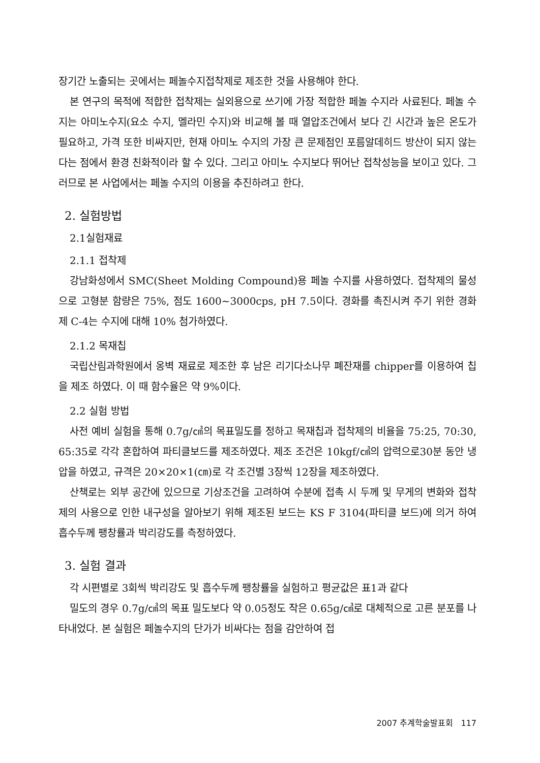장기간 노출되는 곳에서는 페놀수지접착제로 제조한 것을 사용해야 한다.
본 연구의 목적에 적합한 접착제는 실외용으로 쓰기에 가장 적합한 페놀 수지라 사료된다. 페놀 수지는 아미노수지(요소 수지, 멜라민 수지)와 비교해 볼 때 열압조건에서 보다 긴 시간과 높은 온도가 필요하고, 가격 또한 비싸지만, 현재 아미노 수지의 가장 큰 문제점인 포름알데히드 방산이 되지 않는다는 점에서 환경 친화적이라 할 수 있다. 그리고 아미노 수지보다 뛰어난 접착성능을 보이고 있다. 그러므로 본 사업에서는 페놀 수지의 이용을 추진하려고 한다.
2. 실험방법
2.1실험재료
2.1.1 접착제
강남화성에서 SMC(Sheet Molding Compound)용 페놀 수지를 사용하였다. 접착제의 물성으로 고형분 함량은 75%, 점도 1600~3000cps, pH 7.5이다. 경화를 촉진시켜 주기 위한 경화제 C-4는 수지에 대해 10% 첨가하였다.
2.1.2 목재칩
국립산림과학원에서 옹벽 재료로 제조한 후 남은 리기다소나무 폐잔재를 chipper를 이용하여 칩을 제조 하였다. 이 때 함수율은 약 9%이다.
2.2 실험 방법
사전 예비 실험을 통해 0.7g/㎤의 목표밀도를 정하고 목재칩과 접착제의 비율을 75:25, 70:30, 65:35로 각각 혼합하여 파티클보드를 제조하였다. 제조 조건은 10kgf/㎤의 압력으로30분 동안 냉압을 하였고, 규격은 20×20×1(㎝)로 각 조건별 3장씩 12장을 제조하였다.
산책로는 외부 공간에 있으므로 기상조건을 고려하여 수분에 접촉 시 두께 및 무게의 변화와 접착제의 사용으로 인한 내구성을 알아보기 위해 제조된 보드는 KS F 3104(파티클 보드)에 의거 하여 흡수두께 팽창률과 박리강도를 측정하였다.
3. 실험 결과
각 시편별로 3회씩 박리강도 및 흡수두께 팽창률을 실험하고 평균값은 표1과 같다
밀도의 경우 0.7g/㎤의 목표 밀도보다 약 0.05정도 작은 0.65g/㎤로 대체적으로 고른 분포를 나타내었다. 본 실험은 페놀수지의 단가가 비싸다는 점을 감안하여 접
2007 추계학술발표회 117